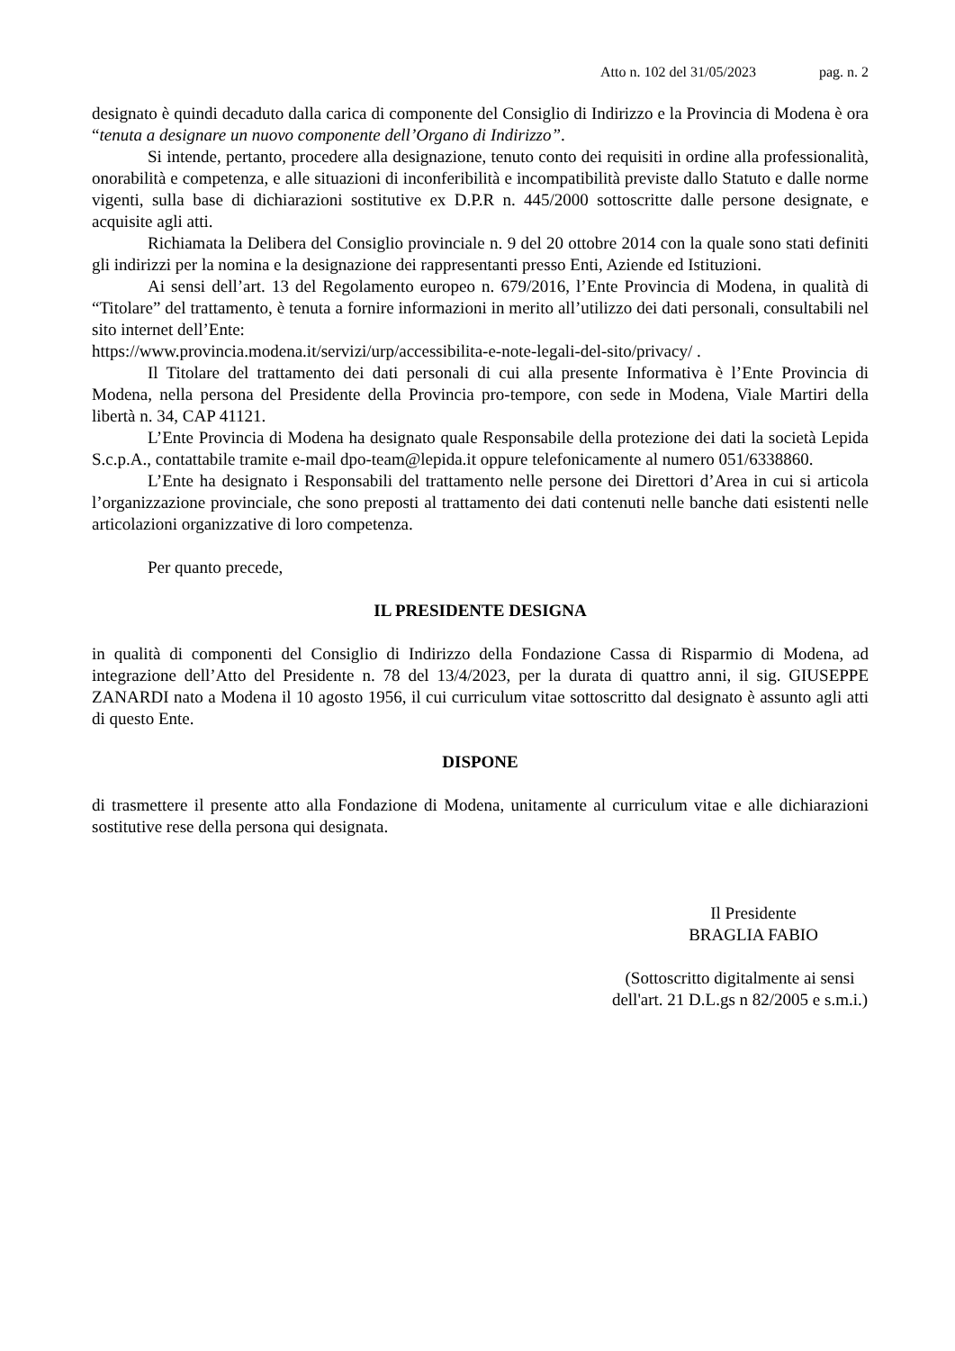Atto n. 102 del 31/05/2023 pag. n. 2
designato è quindi decaduto dalla carica di componente del Consiglio di Indirizzo e la Provincia di Modena è ora “tenuta a designare un nuovo componente dell’Organo di Indirizzo”.
Si intende, pertanto, procedere alla designazione, tenuto conto dei requisiti in ordine alla professionalità, onorabilità e competenza, e alle situazioni di inconferibilità e incompatibilità previste dallo Statuto e dalle norme vigenti, sulla base di dichiarazioni sostitutive ex D.P.R n. 445/2000 sottoscritte dalle persone designate, e acquisite agli atti.
Richiamata la Delibera del Consiglio provinciale n. 9 del 20 ottobre 2014 con la quale sono stati definiti gli indirizzi per la nomina e la designazione dei rappresentanti presso Enti, Aziende ed Istituzioni.
Ai sensi dell’art. 13 del Regolamento europeo n. 679/2016, l’Ente Provincia di Modena, in qualità di “Titolare” del trattamento, è tenuta a fornire informazioni in merito all’utilizzo dei dati personali, consultabili nel sito internet dell’Ente:
https://www.provincia.modena.it/servizi/urp/accessibilita-e-note-legali-del-sito/privacy/ .
Il Titolare del trattamento dei dati personali di cui alla presente Informativa è l’Ente Provincia di Modena, nella persona del Presidente della Provincia pro-tempore, con sede in Modena, Viale Martiri della libertà n. 34, CAP 41121.
L’Ente Provincia di Modena ha designato quale Responsabile della protezione dei dati la società Lepida S.c.p.A., contattabile tramite e-mail dpo-team@lepida.it oppure telefonicamente al numero 051/6338860.
L’Ente ha designato i Responsabili del trattamento nelle persone dei Direttori d’Area in cui si articola l’organizzazione provinciale, che sono preposti al trattamento dei dati contenuti nelle banche dati esistenti nelle articolazioni organizzative di loro competenza.
Per quanto precede,
IL PRESIDENTE DESIGNA
in qualità di componenti del Consiglio di Indirizzo della Fondazione Cassa di Risparmio di Modena, ad integrazione dell’Atto del Presidente n. 78 del 13/4/2023, per la durata di quattro anni, il sig. GIUSEPPE ZANARDI nato a Modena il 10 agosto 1956, il cui curriculum vitae sottoscritto dal designato è assunto agli atti di questo Ente.
DISPONE
di trasmettere il presente atto alla Fondazione di Modena, unitamente al curriculum vitae e alle dichiarazioni sostitutive rese della persona qui designata.
Il Presidente
BRAGLIA FABIO
(Sottoscritto digitalmente ai sensi
dell'art. 21 D.L.gs n 82/2005 e s.m.i.)